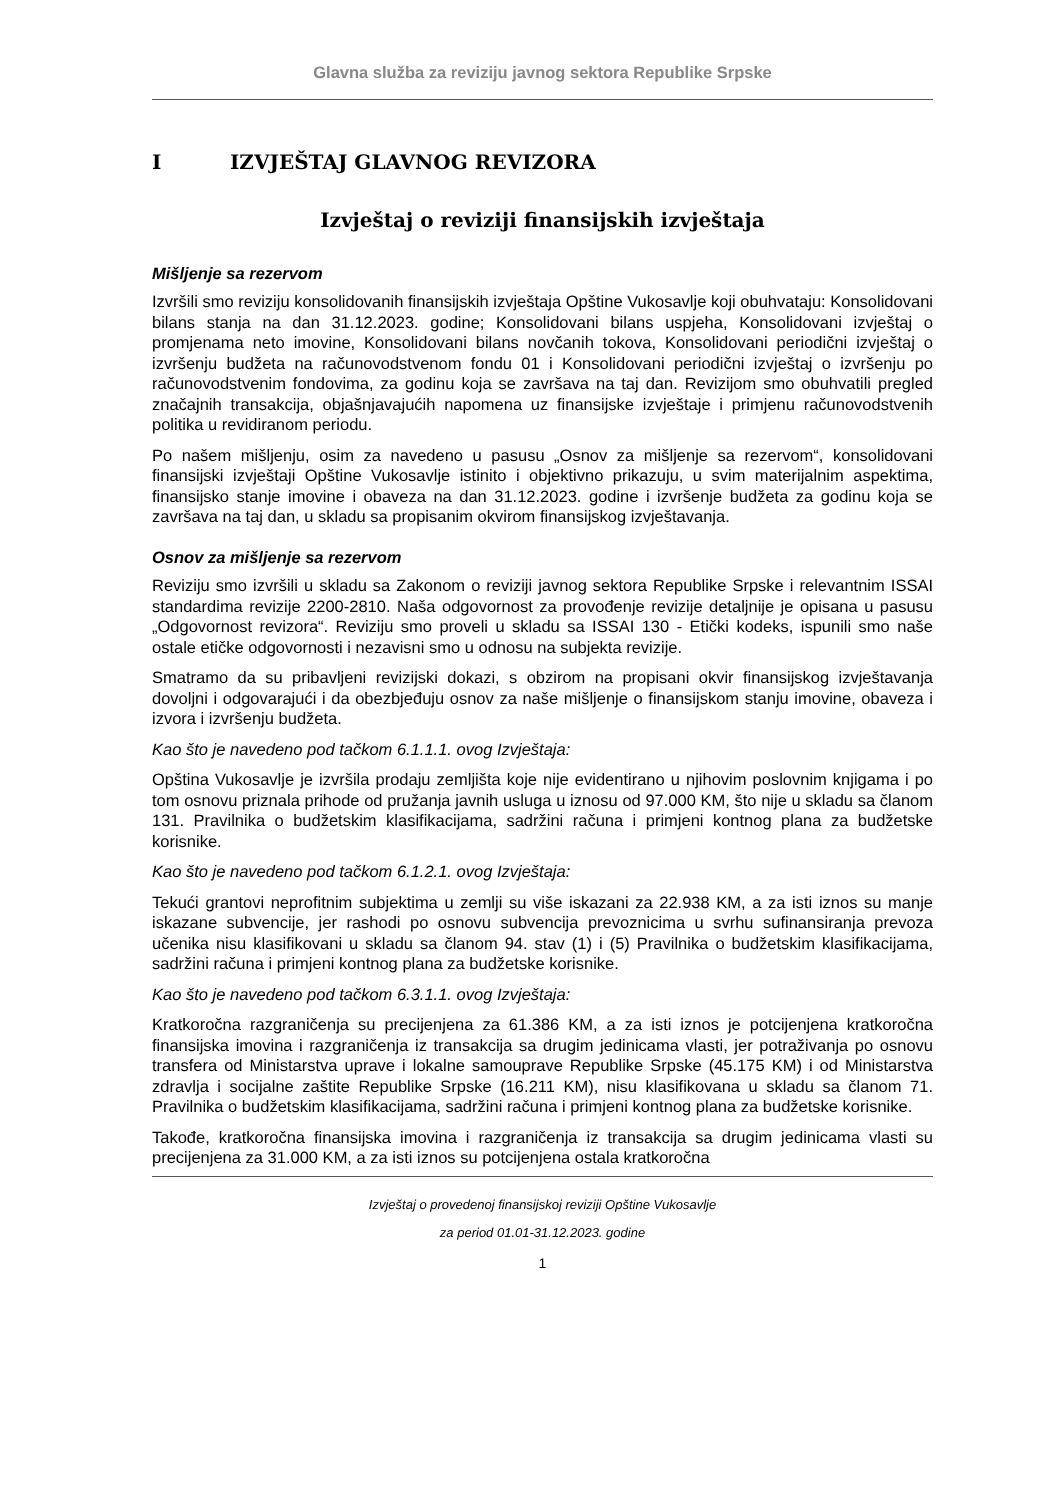Glavna služba za reviziju javnog sektora Republike Srpske
I IZVJEŠTAJ GLAVNOG REVIZORA
Izvještaj o reviziji finansijskih izvještaja
Mišljenje sa rezervom
Izvršili smo reviziju konsolidovanih finansijskih izvještaja Opštine Vukosavlje koji obuhvataju: Konsolidovani bilans stanja na dan 31.12.2023. godine; Konsolidovani bilans uspjeha, Konsolidovani izvještaj o promjenama neto imovine, Konsolidovani bilans novčanih tokova, Konsolidovani periodični izvještaj o izvršenju budžeta na računovodstvenom fondu 01 i Konsolidovani periodični izvještaj o izvršenju po računovodstvenim fondovima, za godinu koja se završava na taj dan. Revizijom smo obuhvatili pregled značajnih transakcija, objašnjavajućih napomena uz finansijske izvještaje i primjenu računovodstvenih politika u revidiranom periodu.
Po našem mišljenju, osim za navedeno u pasusu „Osnov za mišljenje sa rezervom“, konsolidovani finansijski izvještaji Opštine Vukosavlje istinito i objektivno prikazuju, u svim materijalnim aspektima, finansijsko stanje imovine i obaveza na dan 31.12.2023. godine i izvršenje budžeta za godinu koja se završava na taj dan, u skladu sa propisanim okvirom finansijskog izvještavanja.
Osnov za mišljenje sa rezervom
Reviziju smo izvršili u skladu sa Zakonom o reviziji javnog sektora Republike Srpske i relevantnim ISSAI standardima revizije 2200-2810. Naša odgovornost za provođenje revizije detaljnije je opisana u pasusu „Odgovornost revizora“. Reviziju smo proveli u skladu sa ISSAI 130 - Etički kodeks, ispunili smo naše ostale etičke odgovornosti i nezavisni smo u odnosu na subjekta revizije.
Smatramo da su pribavljeni revizijski dokazi, s obzirom na propisani okvir finansijskog izvještavanja dovoljni i odgovarajući i da obezbjeđuju osnov za naše mišljenje o finansijskom stanju imovine, obaveza i izvora i izvršenju budžeta.
Kao što je navedeno pod tačkom 6.1.1.1. ovog Izvještaja:
Opština Vukosavlje je izvršila prodaju zemljišta koje nije evidentirano u njihovim poslovnim knjigama i po tom osnovu priznala prihode od pružanja javnih usluga u iznosu od 97.000 KM, što nije u skladu sa članom 131. Pravilnika o budžetskim klasifikacijama, sadržini računa i primjeni kontnog plana za budžetske korisnike.
Kao što je navedeno pod tačkom 6.1.2.1. ovog Izvještaja:
Tekući grantovi neprofitnim subjektima u zemlji su više iskazani za 22.938 KM, a za isti iznos su manje iskazane subvencije, jer rashodi po osnovu subvencija prevoznicima u svrhu sufinansiranja prevoza učenika nisu klasifikovani u skladu sa članom 94. stav (1) i (5) Pravilnika o budžetskim klasifikacijama, sadržini računa i primjeni kontnog plana za budžetske korisnike.
Kao što je navedeno pod tačkom 6.3.1.1. ovog Izvještaja:
Kratkoročna razgraničenja su precijenjena za 61.386 KM, a za isti iznos je potcijenjena kratkoročna finansijska imovina i razgraničenja iz transakcija sa drugim jedinicama vlasti, jer potraživanja po osnovu transfera od Ministarstva uprave i lokalne samouprave Republike Srpske (45.175 KM) i od Ministarstva zdravlja i socijalne zaštite Republike Srpske (16.211 KM), nisu klasifikovana u skladu sa članom 71. Pravilnika o budžetskim klasifikacijama, sadržini računa i primjeni kontnog plana za budžetske korisnike.
Takođe, kratkoročna finansijska imovina i razgraničenja iz transakcija sa drugim jedinicama vlasti su precijenjena za 31.000 KM, a za isti iznos su potcijenjena ostala kratkoročna
Izvještaj o provedenoj finansijskoj reviziji Opštine Vukosavlje
za period 01.01-31.12.2023. godine
1